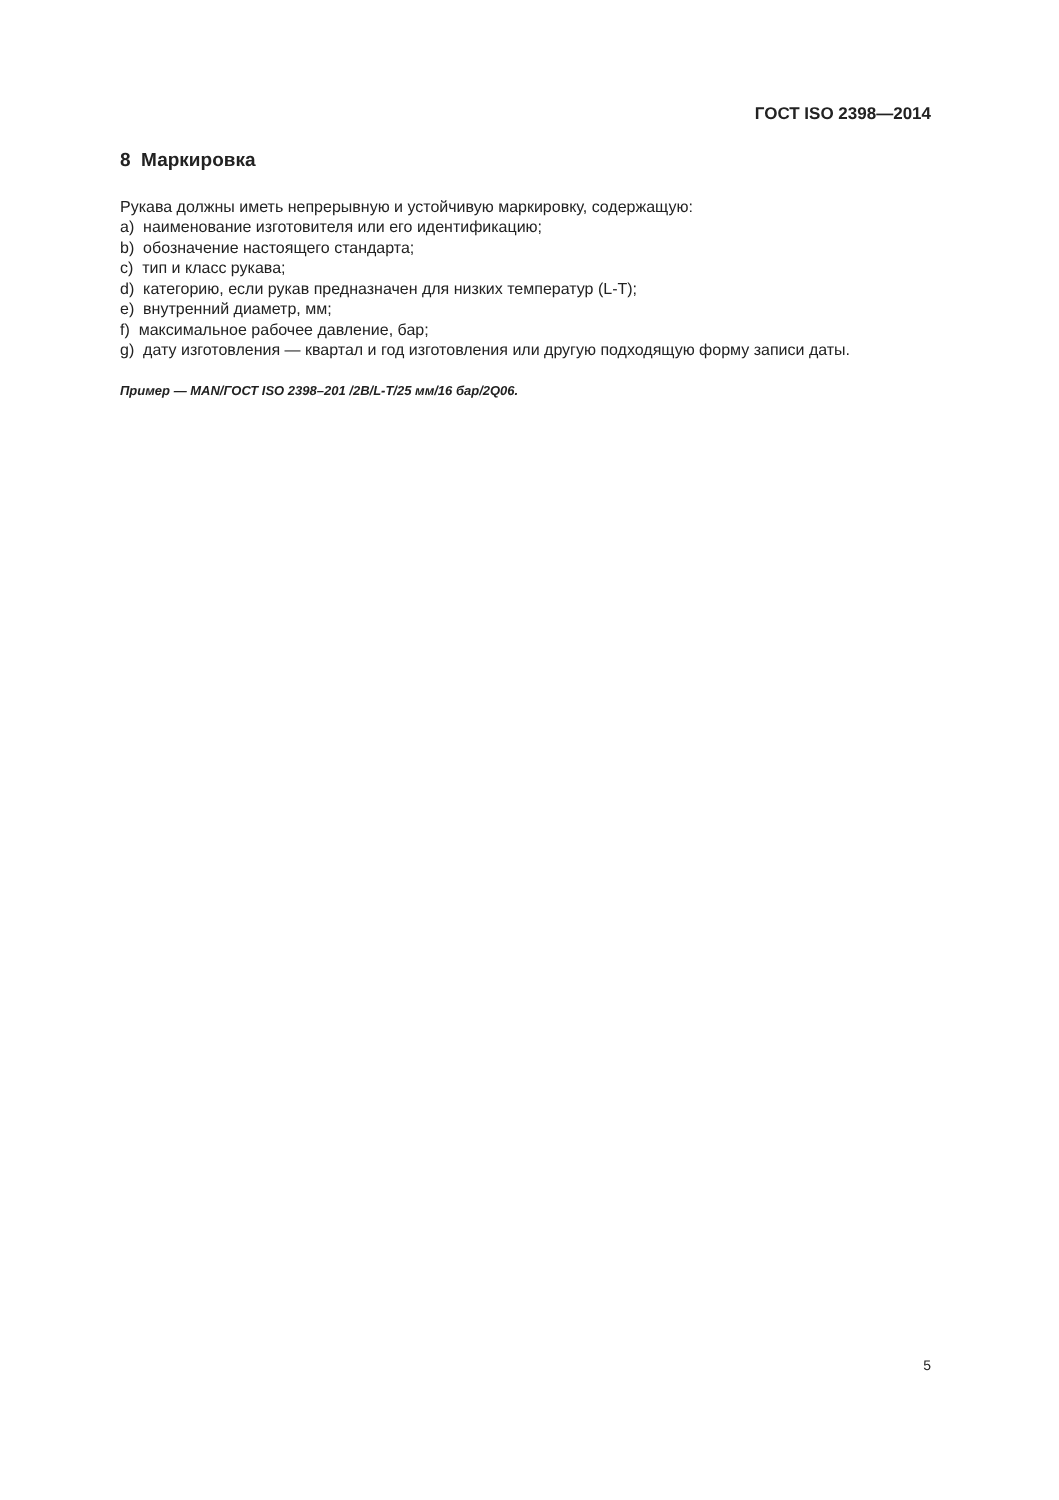ГОСТ ISO 2398—2014
8 Маркировка
Рукава должны иметь непрерывную и устойчивую маркировку, содержащую:
a) наименование изготовителя или его идентификацию;
b) обозначение настоящего стандарта;
c) тип и класс рукава;
d) категорию, если рукав предназначен для низких температур (L-T);
e) внутренний диаметр, мм;
f) максимальное рабочее давление, бар;
g) дату изготовления — квартал и год изготовления или другую подходящую форму записи даты.
Пример — MAN/ГОСТ ISO 2398–201 /2B/L-T/25 мм/16 бар/2Q06.
5